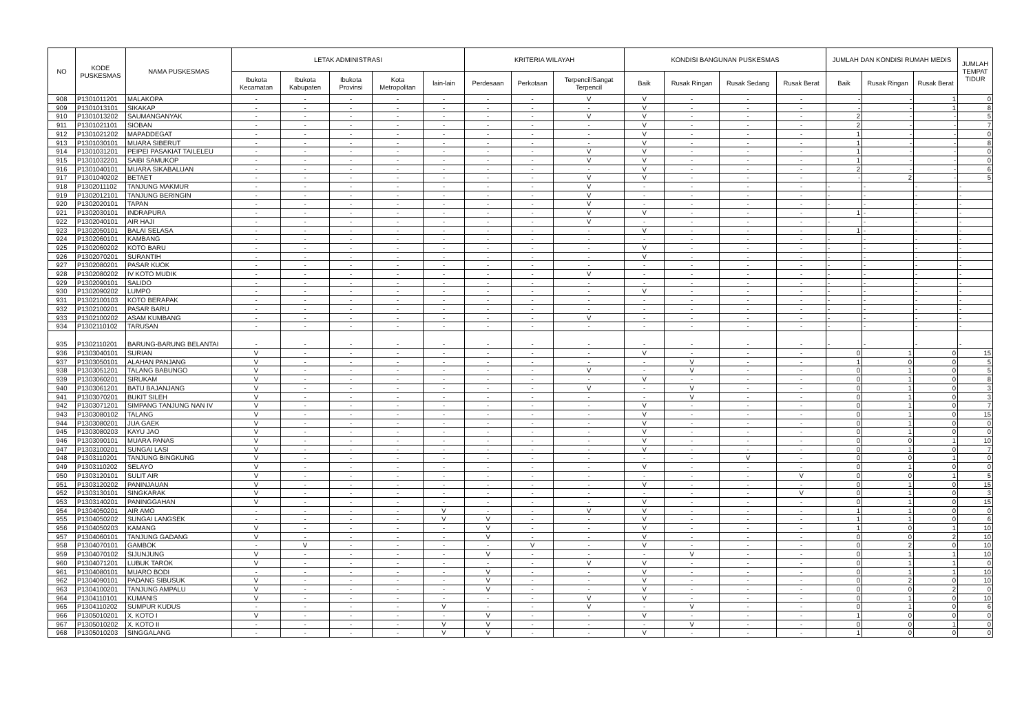| NO | KODE PUSKESMAS | NAMA PUSKESMAS | LETAK ADMINISTRASI | | | | | KRITERIA WILAYAH | | | KONDISI BANGUNAN PUSKESMAS | | | | JUMLAH DAN KONDISI RUMAH MEDIS | | | JUMLAH TEMPAT TIDUR |
| --- | --- | --- | --- | --- | --- | --- | --- | --- | --- | --- | --- | --- | --- | --- | --- | --- | --- | --- |
| | | | Ibukota Kecamatan | Ibukota Kabupaten | Ibukota Provinsi | Kota Metropolitan | lain-lain | Perdesaan | Perkotaan | Terpencil/Sangat Terpencil | Baik | Rusak Ringan | Rusak Sedang | Rusak Berat | Baik | Rusak Ringan | Rusak Berat | |
| 908 | P1301011201 | MALAKOPA | - | - | - | - | - | - | - | V | V | - | - | - | - | - | 1 | 0 |
| 909 | P1301013101 | SIKAKAP | - | - | - | - | - | - | - | - | V | - | - | - | - | - | 1 | 8 |
| 910 | P1301013202 | SAUMANGANYAK | - | - | - | - | - | - | - | V | V | - | - | - | 2 | - | - | 5 |
| 911 | P1301021101 | SIOBAN | - | - | - | - | - | - | - | - | V | - | - | - | 2 | - | - | 7 |
| 912 | P1301021202 | MAPADDEGAT | - | - | - | - | - | - | - | - | V | - | - | - | 1 | - | - | 0 |
| 913 | P1301030101 | MUARA SIBERUT | - | - | - | - | - | - | - | - | V | - | - | - | 1 | - | - | 8 |
| 914 | P1301031201 | PEIPEI PASAKIAT TAILELEU | - | - | - | - | - | - | - | V | V | - | - | - | 1 | - | - | 0 |
| 915 | P1301032201 | SAIBI SAMUKOP | - | - | - | - | - | - | - | V | V | - | - | - | 1 | - | - | 0 |
| 916 | P1301040101 | MUARA SIKABALUAN | - | - | - | - | - | - | - | - | V | - | - | - | 2 | - | - | 6 |
| 917 | P1301040202 | BETAET | - | - | - | - | - | - | - | V | V | - | - | - | - | 2 | - | 5 |
| 918 | P1302011102 | TANJUNG MAKMUR | - | - | - | - | - | - | - | V | - | - | - | - | - | - | - | - |
| 919 | P1302012101 | TANJUNG BERINGIN | - | - | - | - | - | - | - | V | - | - | - | - | - | - | - | - |
| 920 | P1302020101 | TAPAN | - | - | - | - | - | - | - | V | - | - | - | - | - | - | - | - |
| 921 | P1302030101 | INDRAPURA | - | - | - | - | - | - | - | V | V | - | - | - | 1 | - | - | - |
| 922 | P1302040101 | AIR HAJI | - | - | - | - | - | - | - | V | - | - | - | - | - | - | - | - |
| 923 | P1302050101 | BALAI SELASA | - | - | - | - | - | - | - | - | V | - | - | - | 1 | - | - | - |
| 924 | P1302060101 | KAMBANG | - | - | - | - | - | - | - | - | - | - | - | - | - | - | - | - |
| 925 | P1302060202 | KOTO BARU | - | - | - | - | - | - | - | - | V | - | - | - | - | - | - | - |
| 926 | P1302070201 | SURANTIH | - | - | - | - | - | - | - | - | V | - | - | - | - | - | - | - |
| 927 | P1302080201 | PASAR KUOK | - | - | - | - | - | - | - | - | - | - | - | - | - | - | - | - |
| 928 | P1302080202 | IV KOTO MUDIK | - | - | - | - | - | - | - | V | - | - | - | - | - | - | - | - |
| 929 | P1302090101 | SALIDO | - | - | - | - | - | - | - | - | - | - | - | - | - | - | - | - |
| 930 | P1302090202 | LUMPO | - | - | - | - | - | - | - | - | V | - | - | - | - | - | - | - |
| 931 | P1302100103 | KOTO BERAPAK | - | - | - | - | - | - | - | - | - | - | - | - | - | - | - | - |
| 932 | P1302100201 | PASAR BARU | - | - | - | - | - | - | - | - | - | - | - | - | - | - | - | - |
| 933 | P1302100202 | ASAM KUMBANG | - | - | - | - | - | - | - | V | - | - | - | - | - | - | - | - |
| 934 | P1302110102 | TARUSAN | - | - | - | - | - | - | - | - | - | - | - | - | - | - | - | - |
| 935 | P1302110201 | BARUNG-BARUNG BELANTAI | - | - | - | - | - | - | - | - | - | - | - | - | - | - | - | - |
| 936 | P1303040101 | SURIAN | V | - | - | - | - | - | - | - | V | - | - | - | 0 | 1 | 0 | 15 |
| 937 | P1303050101 | ALAHAN PANJANG | V | - | - | - | - | - | - | - | - | V | - | - | 1 | 0 | 0 | 5 |
| 938 | P1303051201 | TALANG BABUNGO | V | - | - | - | - | - | - | V | - | V | - | - | 0 | 1 | 0 | 5 |
| 939 | P1303060201 | SIRUKAM | V | - | - | - | - | - | - | - | V | - | - | - | 0 | 1 | 0 | 8 |
| 940 | P1303061201 | BATU BAJANJANG | V | - | - | - | - | - | - | V | - | V | - | - | 0 | 1 | 0 | 3 |
| 941 | P1303070201 | BUKIT SILEH | V | - | - | - | - | - | - | - | - | V | - | - | 0 | 1 | 0 | 3 |
| 942 | P1303071201 | SIMPANG TANJUNG NAN IV | V | - | - | - | - | - | - | - | V | - | - | - | 0 | 1 | 0 | 7 |
| 943 | P1303080102 | TALANG | V | - | - | - | - | - | - | - | V | - | - | - | 0 | 1 | 0 | 15 |
| 944 | P1303080201 | JUA GAEK | V | - | - | - | - | - | - | - | V | - | - | - | 0 | 1 | 0 | 0 |
| 945 | P1303080203 | KAYU JAO | V | - | - | - | - | - | - | - | V | - | - | - | 0 | 1 | 0 | 0 |
| 946 | P1303090101 | MUARA PANAS | V | - | - | - | - | - | - | - | V | - | - | - | 0 | 0 | 1 | 10 |
| 947 | P1303100201 | SUNGAI LASI | V | - | - | - | - | - | - | - | V | - | - | - | 0 | 1 | 0 | 7 |
| 948 | P1303110201 | TANJUNG BINGKUNG | V | - | - | - | - | - | - | - | - | - | V | - | 0 | 0 | 1 | 0 |
| 949 | P1303110202 | SELAYO | V | - | - | - | - | - | - | - | V | - | - | - | 0 | 1 | 0 | 0 |
| 950 | P1303120101 | SULIT AIR | V | - | - | - | - | - | - | - | - | - | - | V | 0 | 0 | 1 | 5 |
| 951 | P1303120202 | PANINJAUAN | V | - | - | - | - | - | - | - | V | - | - | - | 0 | 1 | 0 | 15 |
| 952 | P1303130101 | SINGKARAK | V | - | - | - | - | - | - | - | - | - | - | V | 0 | 1 | 0 | 3 |
| 953 | P1303140201 | PANINGGAHAN | V | - | - | - | - | - | - | - | V | - | - | - | 0 | 1 | 0 | 15 |
| 954 | P1304050201 | AIR AMO | - | - | - | - | V | - | - | V | V | - | - | - | 1 | 1 | 0 | 0 |
| 955 | P1304050202 | SUNGAI LANGSEK | - | - | - | - | V | V | - | - | V | - | - | - | 1 | 1 | 0 | 6 |
| 956 | P1304050203 | KAMANG | V | - | - | - | - | V | - | - | V | - | - | - | 1 | 0 | 1 | 10 |
| 957 | P1304060101 | TANJUNG GADANG | V | - | - | - | - | V | - | - | V | - | - | - | 0 | 0 | 2 | 10 |
| 958 | P1304070101 | GAMBOK | - | V | - | - | - | - | V | - | V | - | - | - | 0 | 2 | 0 | 10 |
| 959 | P1304070102 | SIJUNJUNG | V | - | - | - | - | V | - | - | - | V | - | - | 0 | 1 | 1 | 10 |
| 960 | P1304071201 | LUBUK TAROK | V | - | - | - | - | - | - | V | V | - | - | - | 0 | 1 | 1 | 0 |
| 961 | P1304080101 | MUARO BODI | - | - | - | - | - | V | - | - | V | - | - | - | 0 | 1 | 1 | 10 |
| 962 | P1304090101 | PADANG SIBUSUK | V | - | - | - | - | V | - | - | V | - | - | - | 0 | 2 | 0 | 10 |
| 963 | P1304100201 | TANJUNG AMPALU | V | - | - | - | - | V | - | - | V | - | - | - | 0 | 0 | 2 | 0 |
| 964 | P1304110101 | KUMANIS | V | - | - | - | - | - | - | V | V | - | - | - | 0 | 1 | 0 | 10 |
| 965 | P1304110202 | SUMPUR KUDUS | - | - | - | - | V | - | - | V | - | V | - | - | 0 | 1 | 0 | 6 |
| 966 | P1305010201 | X. KOTO I | V | - | - | - | - | V | - | - | V | - | - | - | 1 | 0 | 0 | 0 |
| 967 | P1305010202 | X. KOTO II | - | - | - | - | V | V | - | - | - | V | - | - | 0 | 0 | 1 | 0 |
| 968 | P1305010203 | SINGGALANG | - | - | - | - | V | V | - | - | V | - | - | - | 1 | 0 | 0 | 0 |